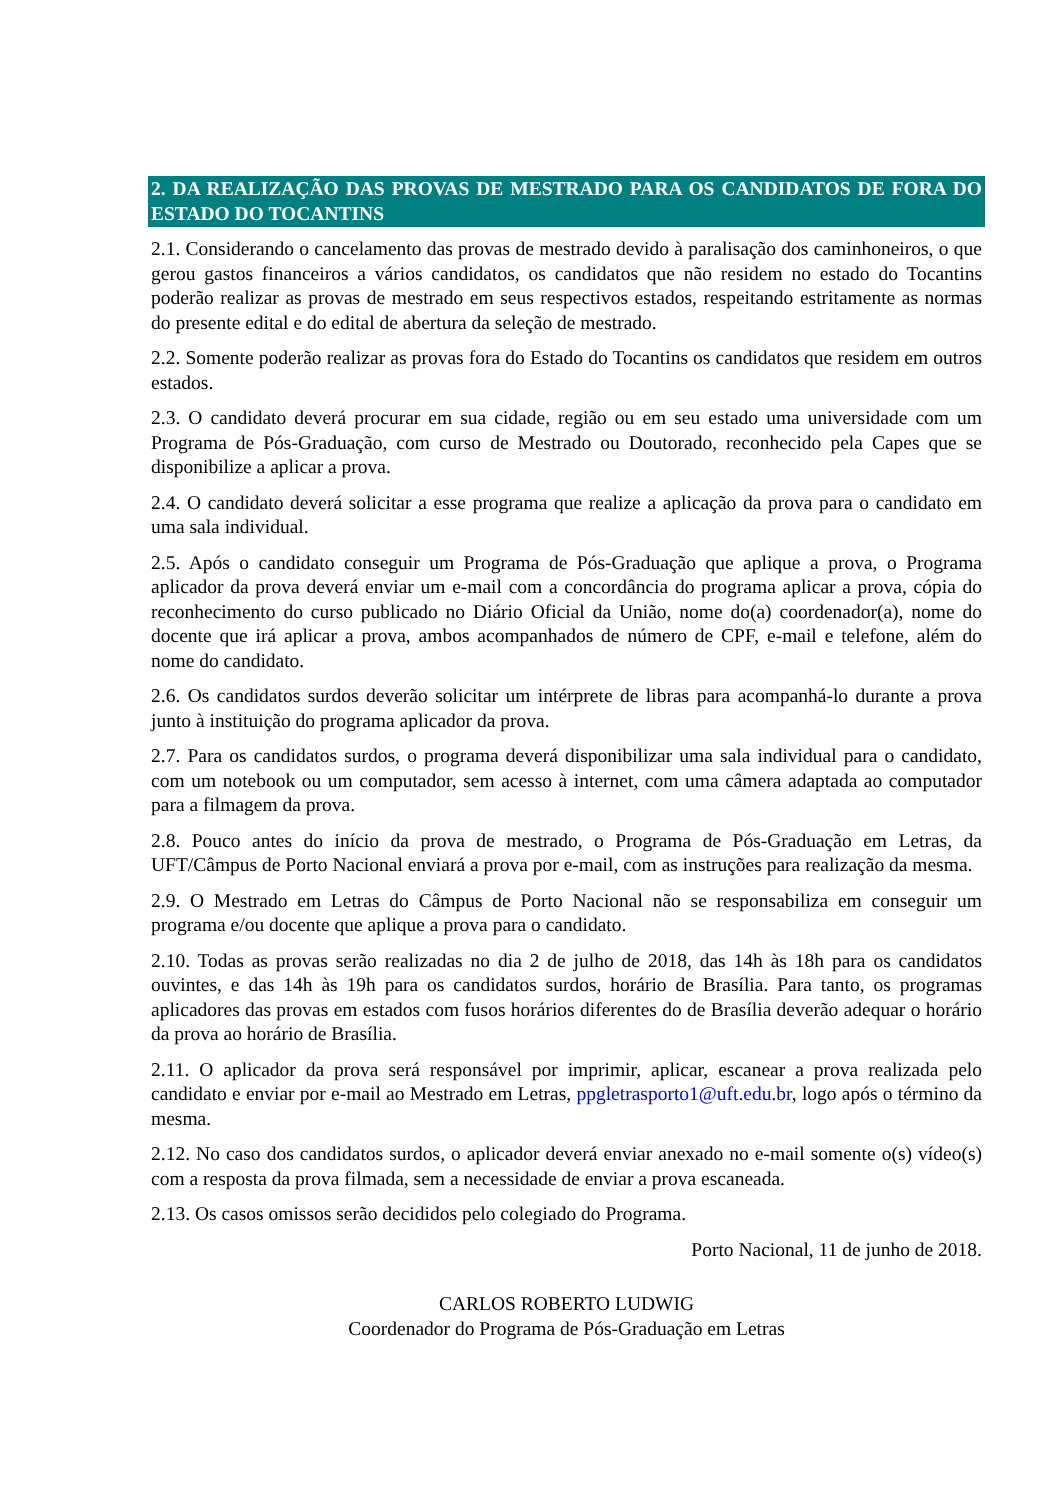2. DA REALIZAÇÃO DAS PROVAS DE MESTRADO PARA OS CANDIDATOS DE FORA DO ESTADO DO TOCANTINS
2.1. Considerando o cancelamento das provas de mestrado devido à paralisação dos caminhoneiros, o que gerou gastos financeiros a vários candidatos, os candidatos que não residem no estado do Tocantins poderão realizar as provas de mestrado em seus respectivos estados, respeitando estritamente as normas do presente edital e do edital de abertura da seleção de mestrado.
2.2. Somente poderão realizar as provas fora do Estado do Tocantins os candidatos que residem em outros estados.
2.3. O candidato deverá procurar em sua cidade, região ou em seu estado uma universidade com um Programa de Pós-Graduação, com curso de Mestrado ou Doutorado, reconhecido pela Capes que se disponibilize a aplicar a prova.
2.4. O candidato deverá solicitar a esse programa que realize a aplicação da prova para o candidato em uma sala individual.
2.5. Após o candidato conseguir um Programa de Pós-Graduação que aplique a prova, o Programa aplicador da prova deverá enviar um e-mail com a concordância do programa aplicar a prova, cópia do reconhecimento do curso publicado no Diário Oficial da União, nome do(a) coordenador(a), nome do docente que irá aplicar a prova, ambos acompanhados de número de CPF, e-mail e telefone, além do nome do candidato.
2.6. Os candidatos surdos deverão solicitar um intérprete de libras para acompanhá-lo durante a prova junto à instituição do programa aplicador da prova.
2.7. Para os candidatos surdos, o programa deverá disponibilizar uma sala individual para o candidato, com um notebook ou um computador, sem acesso à internet, com uma câmera adaptada ao computador para a filmagem da prova.
2.8. Pouco antes do início da prova de mestrado, o Programa de Pós-Graduação em Letras, da UFT/Câmpus de Porto Nacional enviará a prova por e-mail, com as instruções para realização da mesma.
2.9. O Mestrado em Letras do Câmpus de Porto Nacional não se responsabiliza em conseguir um programa e/ou docente que aplique a prova para o candidato.
2.10. Todas as provas serão realizadas no dia 2 de julho de 2018, das 14h às 18h para os candidatos ouvintes, e das 14h às 19h para os candidatos surdos, horário de Brasília. Para tanto, os programas aplicadores das provas em estados com fusos horários diferentes do de Brasília deverão adequar o horário da prova ao horário de Brasília.
2.11. O aplicador da prova será responsável por imprimir, aplicar, escanear a prova realizada pelo candidato e enviar por e-mail ao Mestrado em Letras, ppgletrasporto1@uft.edu.br, logo após o término da mesma.
2.12. No caso dos candidatos surdos, o aplicador deverá enviar anexado no e-mail somente o(s) vídeo(s) com a resposta da prova filmada, sem a necessidade de enviar a prova escaneada.
2.13. Os casos omissos serão decididos pelo colegiado do Programa.
Porto Nacional, 11 de junho de 2018.
CARLOS ROBERTO LUDWIG
Coordenador do Programa de Pós-Graduação em Letras